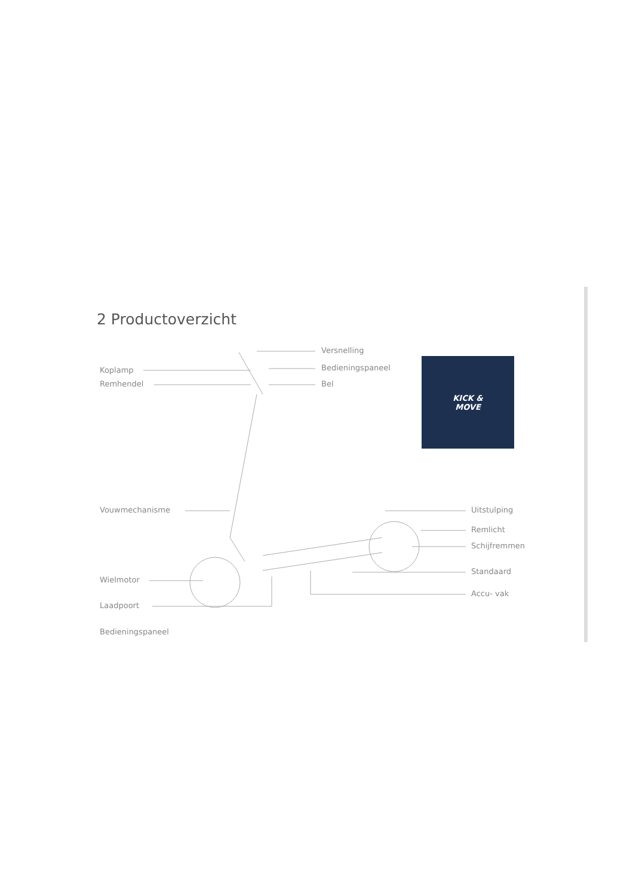2 Productoverzicht
Koplamp
Remhendel
Versnelling
Bedieningspaneel
Bel
KICK &
MOVE
Vouwmechanisme Uitstulping
Remlicht
Schijfremmen
Standaard
Wielmotor
Accu- vak
Laadpoort
Bedieningspaneel